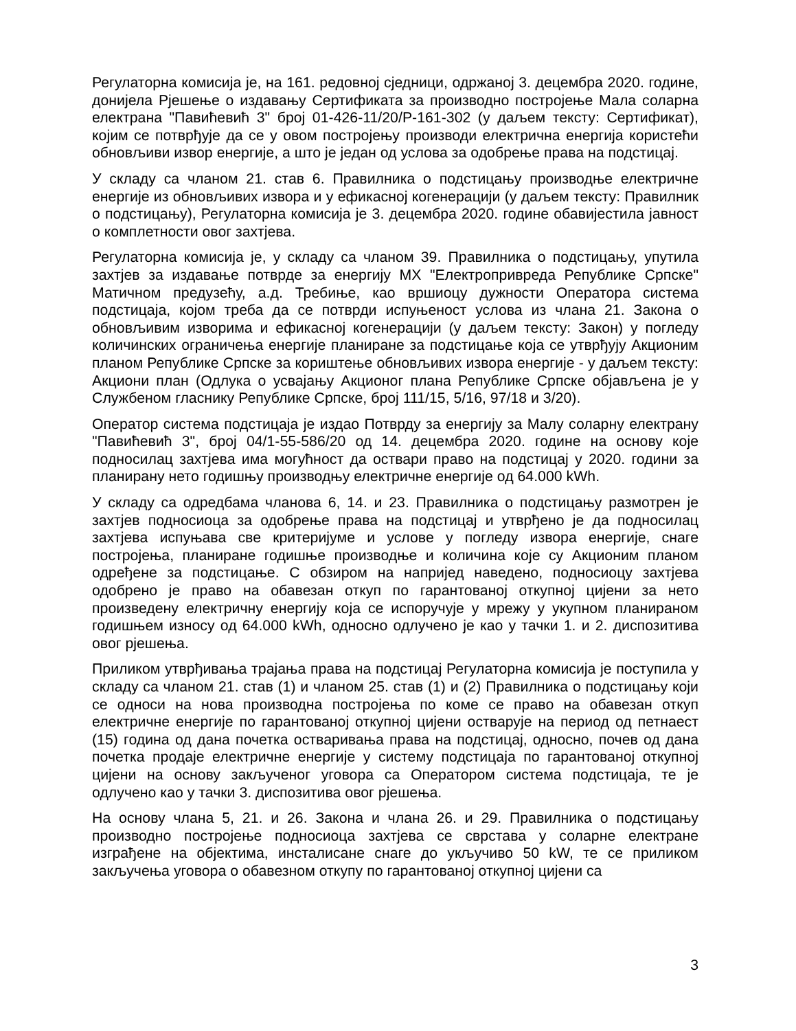Регулаторна комисија је, на 161. редовној сједници, одржаној 3. децембра 2020. године, донијела Рјешење о издавању Сертификата за производно постројење Мала соларна електрана "Павићевић 3" број 01-426-11/20/Р-161-302 (у даљем тексту: Сертификат), којим се потврђује да се у овом постројењу производи електрична енергија користећи обновљиви извор енергије, а што је један од услова за одобрење права на подстицај.
У складу са чланом 21. став 6. Правилника о подстицању производње електричне енергије из обновљивих извора и у ефикасној когенерацији (у даљем тексту: Правилник о подстицању), Регулаторна комисија је 3. децембра 2020. године обавијестила јавност о комплетности овог захтјева.
Регулаторна комисија је, у складу са чланом 39. Правилника о подстицању, упутила захтјев за издавање потврде за енергију МХ "Електропривреда Републике Српске" Матичном предузећу, а.д. Требиње, као вршиоцу дужности Оператора система подстицаја, којом треба да се потврди испуњеност услова из члана 21. Закона о обновљивим изворима и ефикасној когенерацији (у даљем тексту: Закон) у погледу количинских ограничења енергије планиране за подстицање која се утврђују Акционим планом Републике Српске за кориштење обновљивих извора енергије - у даљем тексту: Акциони план (Одлука о усвајању Акционог плана Републике Српске објављена је у Службеном гласнику Републике Српске, број 111/15, 5/16, 97/18 и 3/20).
Оператор система подстицаја је издао Потврду за енергију за Малу соларну електрану "Павићевић 3", број 04/1-55-586/20 од 14. децембра 2020. године на основу које подносилац захтјева има могућност да оствари право на подстицај у 2020. години за планирану нето годишњу производњу електричне енергије од 64.000 kWh.
У складу са одредбама чланова 6, 14. и 23. Правилника о подстицању размотрен је захтјев подносиоца за одобрење права на подстицај и утврђено је да подносилац захтјева испуњава све критеријуме и услове у погледу извора енергије, снаге постројења, планиране годишње производње и количина које су Акционим планом одређене за подстицање. С обзиром на напријед наведено, подносиоцу захтјева одобрено је право на обавезан откуп по гарантованој откупној цијени за нето произведену електричну енергију која се испоручује у мрежу у укупном планираном годишњем износу од 64.000 kWh, односно одлучено је као у тачки 1. и 2. диспозитива овог рјешења.
Приликом утврђивања трајања права на подстицај Регулаторна комисија је поступила у складу са чланом 21. став (1) и чланом 25. став (1) и (2) Правилника о подстицању који се односи на нова производна постројења по коме се право на обавезан откуп електричне енергије по гарантованој откупној цијени остварује на период од петнаест (15) година од дана почетка остваривања права на подстицај, односно, почев од дана почетка продаје електричне енергије у систему подстицаја по гарантованој откупној цијени на основу закљученог уговора са Оператором система подстицаја, те је одлучено као у тачки 3. диспозитива овог рјешења.
На основу члана 5, 21. и 26. Закона и члана 26. и 29. Правилника о подстицању производно постројење подносиоца захтјева се сврстава у соларне електране изграђене на објектима, инсталисане снаге до укључиво 50 kW, те се приликом закључења уговора о обавезном откупу по гарантованој откупној цијени са
3